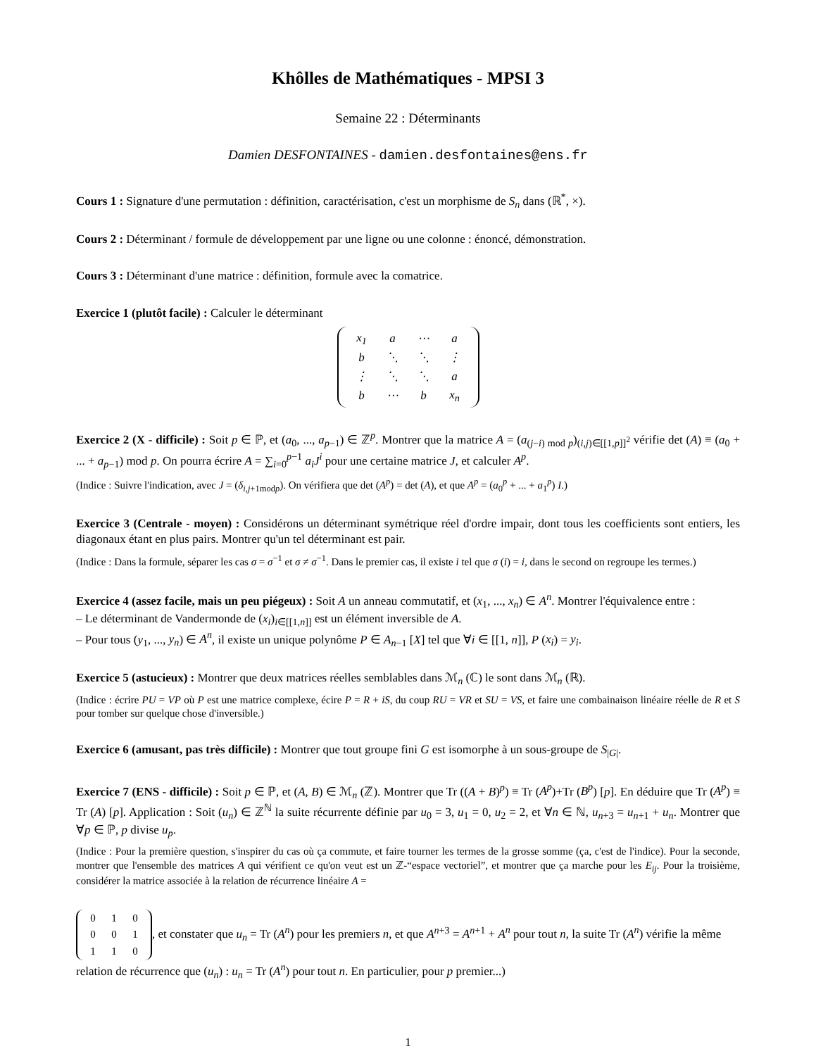Khôlles de Mathématiques - MPSI 3
Semaine 22 : Déterminants
Damien DESFONTAINES - damien.desfontaines@ens.fr
Cours 1 : Signature d'une permutation : définition, caractérisation, c'est un morphisme de S<sub>n</sub> dans (ℝ<sup>*</sup>, ×).
Cours 2 : Déterminant / formule de développement par une ligne ou une colonne : énoncé, démonstration.
Cours 3 : Déterminant d'une matrice : définition, formule avec la comatrice.
Exercice 1 (plutôt facile) : Calculer le déterminant
| x<sub>1</sub> | a | ⋯ | a |
| b | ⋱ | ⋱ | ⋮ |
| ⋮ | ⋱ | ⋱ | a |
| b | ⋯ | b | x<sub>n</sub> |
Exercice 2 (X - difficile) : Soit p ∈ ℙ, et (a<sub>0</sub>, ..., a<sub>p−1</sub>) ∈ ℤ<sup>p</sup>. Montrer que la matrice A = (a<sub>(j−i) mod p</sub>)<sub>(i,j)∈[[1,p]]<sup>2</sup></sub> vérifie det (A) ≡ (a<sub>0</sub> + ... + a<sub>p−1</sub>) mod p. On pourra écrire A = ∑<sub>i=0</sub><sup>p−1</sup> a<sub>i</sub>J<sup>i</sup> pour une certaine matrice J, et calculer A<sup>p</sup>.
(Indice : Suivre l'indication, avec J = (δ<sub>i,j+1modp</sub>). On vérifiera que det (A<sup>p</sup>) = det (A), et que A<sup>p</sup> = (a<sub>0</sub><sup>p</sup> + ... + a<sub>1</sub><sup>p</sup>) I.)
Exercice 3 (Centrale - moyen) : Considérons un déterminant symétrique réel d'ordre impair, dont tous les coefficients sont entiers, les diagonaux étant en plus pairs. Montrer qu'un tel déterminant est pair.
(Indice : Dans la formule, séparer les cas σ = σ<sup>−1</sup> et σ ≠ σ<sup>−1</sup>. Dans le premier cas, il existe i tel que σ (i) = i, dans le second on regroupe les termes.)
Exercice 4 (assez facile, mais un peu piégeux) : Soit A un anneau commutatif, et (x<sub>1</sub>, ..., x<sub>n</sub>) ∈ A<sup>n</sup>. Montrer l'équivalence entre :
– Le déterminant de Vandermonde de (x<sub>i</sub>)<sub>i∈[[1,n]]</sub> est un élément inversible de A.
– Pour tous (y<sub>1</sub>, ..., y<sub>n</sub>) ∈ A<sup>n</sup>, il existe un unique polynôme P ∈ A<sub>n−1</sub> [X] tel que ∀i ∈ [[1, n]], P (x<sub>i</sub>) = y<sub>i</sub>.
Exercice 5 (astucieux) : Montrer que deux matrices réelles semblables dans ℳ<sub>n</sub> (ℂ) le sont dans ℳ<sub>n</sub> (ℝ).
(Indice : écrire PU = VP où P est une matrice complexe, écire P = R + iS, du coup RU = VR et SU = VS, et faire une combainaison linéaire réelle de R et S pour tomber sur quelque chose d'inversible.)
Exercice 6 (amusant, pas très difficile) : Montrer que tout groupe fini G est isomorphe à un sous-groupe de S<sub>|G|</sub>.
Exercice 7 (ENS - difficile) : Soit p ∈ ℙ, et (A, B) ∈ ℳ<sub>n</sub> (ℤ). Montrer que Tr ((A + B)<sup>p</sup>) ≡ Tr (A<sup>p</sup>)+Tr (B<sup>p</sup>) [p]. En déduire que Tr (A<sup>p</sup>) ≡ Tr (A) [p]. Application : Soit (u<sub>n</sub>) ∈ ℤ<sup>ℕ</sup> la suite récurrente définie par u<sub>0</sub> = 3, u<sub>1</sub> = 0, u<sub>2</sub> = 2, et ∀n ∈ ℕ, u<sub>n+3</sub> = u<sub>n+1</sub> + u<sub>n</sub>. Montrer que ∀p ∈ ℙ, p divise u<sub>p</sub>.
(Indice : Pour la première question, s'inspirer du cas où ça commute, et faire tourner les termes de la grosse somme (ça, c'est de l'indice). Pour la seconde, montrer que l'ensemble des matrices A qui vérifient ce qu'on veut est un ℤ-“espace vectoriel”, et montrer que ça marche pour les E<sub>ij</sub>. Pour la troisième, considérer la matrice associée à la relation de récurrence linéaire A =
| 0 | 1 | 0 |
| 0 | 0 | 1 |
| 1 | 1 | 0 |
, et constater que u<sub>n</sub> = Tr (A<sup>n</sup>) pour les premiers n, et que A<sup>n+3</sup> = A<sup>n+1</sup> + A<sup>n</sup> pour tout n, la suite Tr (A<sup>n</sup>) vérifie la même relation de récurrence que (u<sub>n</sub>) : u<sub>n</sub> = Tr (A<sup>n</sup>) pour tout n. En particulier, pour p premier...)
1